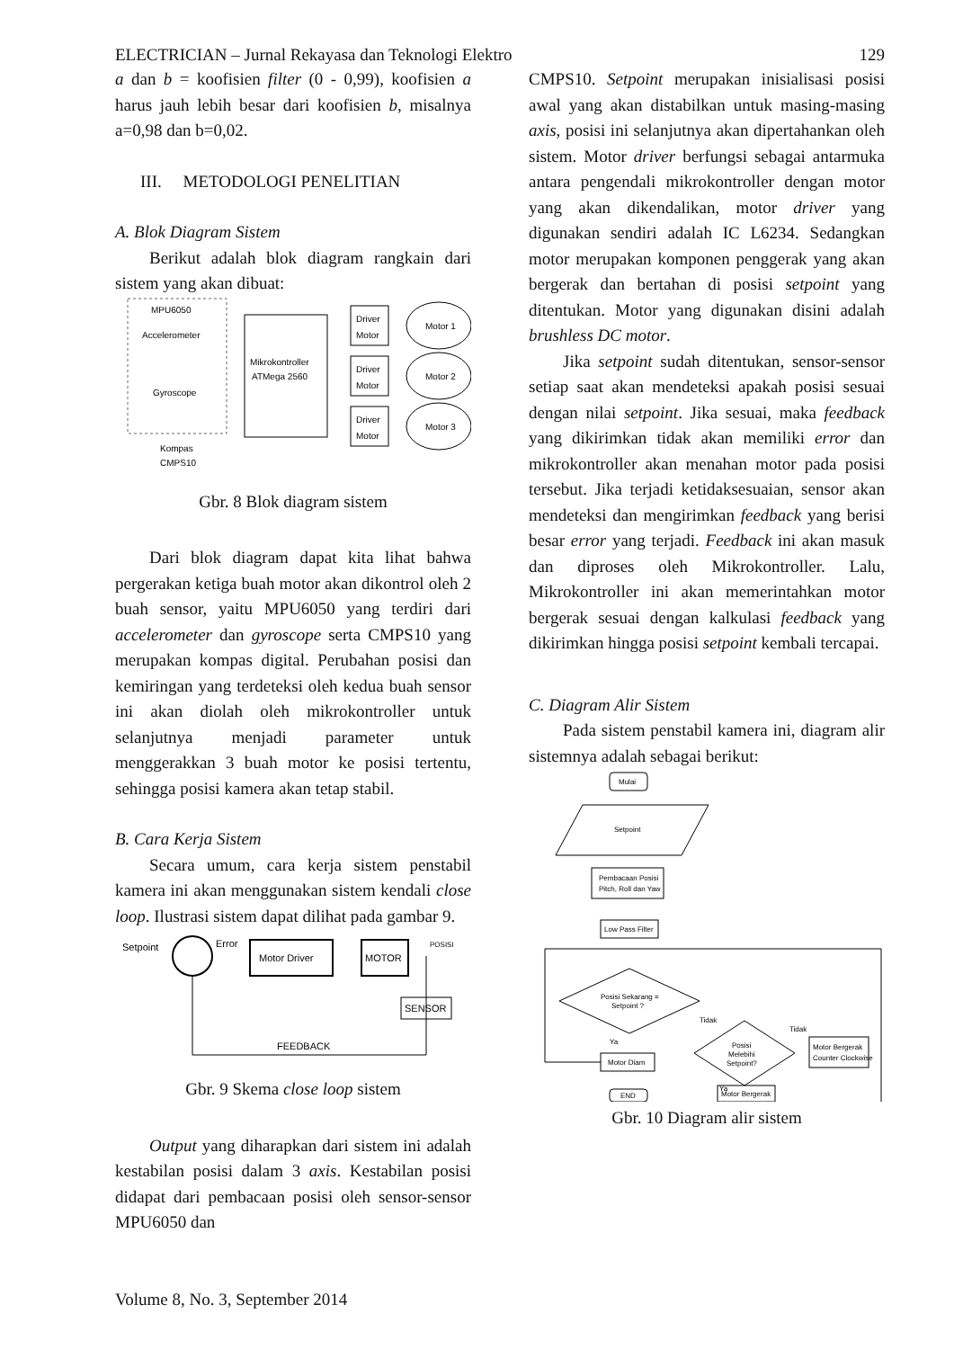ELECTRICIAN – Jurnal Rekayasa dan Teknologi Elektro 129
a dan b = koofisien filter (0 - 0,99), koofisien a harus jauh lebih besar dari koofisien b, misalnya a=0,98 dan b=0,02.
III. METODOLOGI PENELITIAN
A. Blok Diagram Sistem
Berikut adalah blok diagram rangkain dari sistem yang akan dibuat:
MPU6050
Accelerometer
Gyroscope
Kompas
CMPS10
Mikrokontroller
ATMega 2560
Driver
Motor
Driver
Motor
Driver
Motor
Motor 1
Motor 2
Motor 3
Gbr. 8 Blok diagram sistem
Dari blok diagram dapat kita lihat bahwa pergerakan ketiga buah motor akan dikontrol oleh 2 buah sensor, yaitu MPU6050 yang terdiri dari accelerometer dan gyroscope serta CMPS10 yang merupakan kompas digital. Perubahan posisi dan kemiringan yang terdeteksi oleh kedua buah sensor ini akan diolah oleh mikrokontroller untuk selanjutnya menjadi parameter untuk menggerakkan 3 buah motor ke posisi tertentu, sehingga posisi kamera akan tetap stabil.
B. Cara Kerja Sistem
Secara umum, cara kerja sistem penstabil kamera ini akan menggunakan sistem kendali close loop. Ilustrasi sistem dapat dilihat pada gambar 9.
Setpoint
Error
Motor Driver
MOTOR
POSISI
SENSOR
FEEDBACK
Gbr. 9 Skema close loop sistem
Output yang diharapkan dari sistem ini adalah kestabilan posisi dalam 3 axis. Kestabilan posisi didapat dari pembacaan posisi oleh sensor-sensor MPU6050 dan
CMPS10. Setpoint merupakan inisialisasi posisi awal yang akan distabilkan untuk masing-masing axis, posisi ini selanjutnya akan dipertahankan oleh sistem. Motor driver berfungsi sebagai antarmuka antara pengendali mikrokontroller dengan motor yang akan dikendalikan, motor driver yang digunakan sendiri adalah IC L6234. Sedangkan motor merupakan komponen penggerak yang akan bergerak dan bertahan di posisi setpoint yang ditentukan. Motor yang digunakan disini adalah brushless DC motor.
Jika setpoint sudah ditentukan, sensor-sensor setiap saat akan mendeteksi apakah posisi sesuai dengan nilai setpoint. Jika sesuai, maka feedback yang dikirimkan tidak akan memiliki error dan mikrokontroller akan menahan motor pada posisi tersebut. Jika terjadi ketidaksesuaian, sensor akan mendeteksi dan mengirimkan feedback yang berisi besar error yang terjadi. Feedback ini akan masuk dan diproses oleh Mikrokontroller. Lalu, Mikrokontroller ini akan memerintahkan motor bergerak sesuai dengan kalkulasi feedback yang dikirimkan hingga posisi setpoint kembali tercapai.
C. Diagram Alir Sistem
Pada sistem penstabil kamera ini, diagram alir sistemnya adalah sebagai berikut:
Mulai
Setpoint
Pembacaan Posisi
Pitch, Roll dan Yaw
Low Pass Filter
Posisi Sekarang =
Setpoint ?
Ya
Tidak
Motor Diam
Posisi
Melebihi
Setpoint?
Tidak
Ya
Motor Bergerak
Counter Clockwise
END
Motor Bergerak
Gbr. 10 Diagram alir sistem
Volume 8, No. 3, September 2014